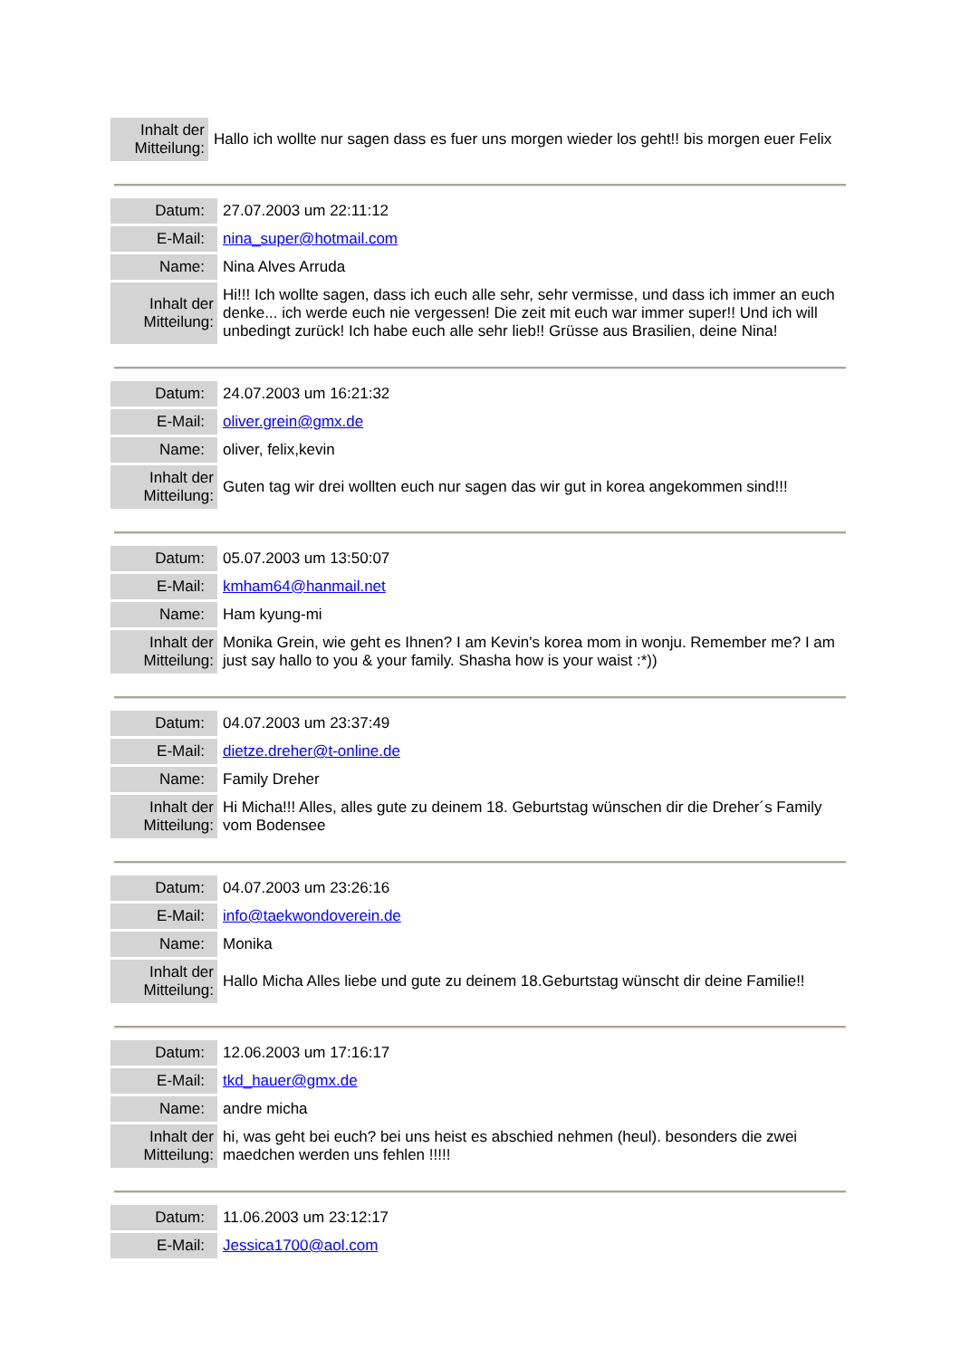| Inhalt der Mitteilung: | Hallo ich wollte nur sagen dass es fuer uns morgen wieder los geht!! bis morgen euer Felix |
| Datum: | 27.07.2003 um 22:11:12 |
| E-Mail: | nina_super@hotmail.com |
| Name: | Nina Alves Arruda |
| Inhalt der Mitteilung: | Hi!!! Ich wollte sagen, dass ich euch alle sehr, sehr vermisse, und dass ich immer an euch denke... ich werde euch nie vergessen! Die zeit mit euch war immer super!! Und ich will unbedingt zurück! Ich habe euch alle sehr lieb!! Grüsse aus Brasilien, deine Nina! |
| Datum: | 24.07.2003 um 16:21:32 |
| E-Mail: | oliver.grein@gmx.de |
| Name: | oliver, felix,kevin |
| Inhalt der Mitteilung: | Guten tag wir drei wollten euch nur sagen das wir gut in korea angekommen sind!!! |
| Datum: | 05.07.2003 um 13:50:07 |
| E-Mail: | kmham64@hanmail.net |
| Name: | Ham kyung-mi |
| Inhalt der Mitteilung: | Monika Grein, wie geht es Ihnen? I am Kevin's korea mom in wonju. Remember me? I am just say hallo to you & your family. Shasha how is your waist :*)) |
| Datum: | 04.07.2003 um 23:37:49 |
| E-Mail: | dietze.dreher@t-online.de |
| Name: | Family Dreher |
| Inhalt der Mitteilung: | Hi Micha!!! Alles, alles gute zu deinem 18. Geburtstag wünschen dir die Dreher´s Family vom Bodensee |
| Datum: | 04.07.2003 um 23:26:16 |
| E-Mail: | info@taekwondoverein.de |
| Name: | Monika |
| Inhalt der Mitteilung: | Hallo Micha Alles liebe und gute zu deinem 18.Geburtstag wünscht dir deine Familie!! |
| Datum: | 12.06.2003 um 17:16:17 |
| E-Mail: | tkd_hauer@gmx.de |
| Name: | andre micha |
| Inhalt der Mitteilung: | hi, was geht bei euch? bei uns heist es abschied nehmen (heul). besonders die zwei maedchen werden uns fehlen !!!!! |
| Datum: | 11.06.2003 um 23:12:17 |
| E-Mail: | Jessica1700@aol.com |